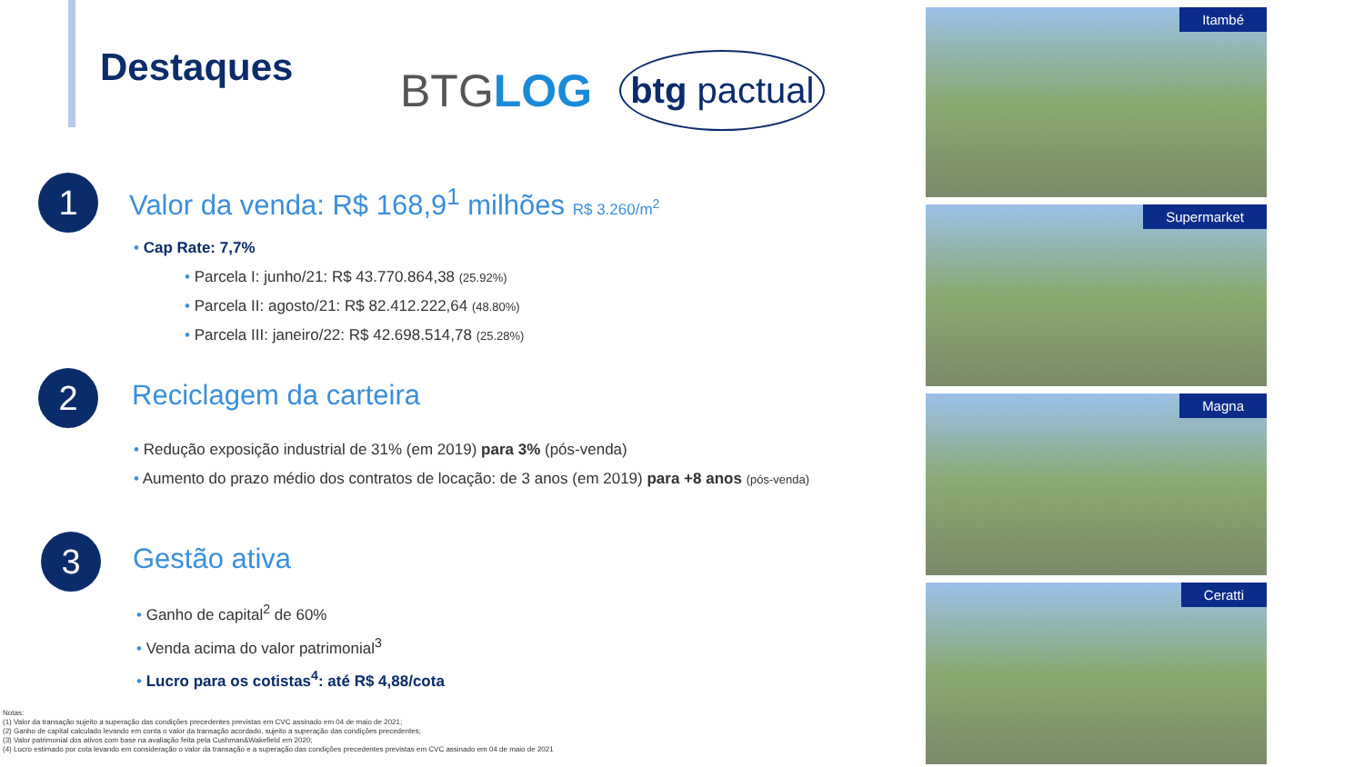Destaques
BTGLOG
btg pactual
1 Valor da venda: R$ 168,9<sup>1</sup> milhões R$ 3.260/m<sup>2</sup>
• Cap Rate: 7,7%
• Parcela I: junho/21: R$ 43.770.864,38 (25.92%)
• Parcela II: agosto/21: R$ 82.412.222,64 (48.80%)
• Parcela III: janeiro/22: R$ 42.698.514,78 (25.28%)
2 Reciclagem da carteira
• Redução exposição industrial de 31% (em 2019) para 3% (pós-venda)
• Aumento do prazo médio dos contratos de locação: de 3 anos (em 2019) para +8 anos (pós-venda)
3 Gestão ativa
• Ganho de capital<sup>2</sup> de 60%
• Venda acima do valor patrimonial<sup>3</sup>
• Lucro para os cotistas<sup>4</sup>: até R$ 4,88/cota
Notas:
(1) Valor da transação sujeito a superação das condições precedentes previstas em CVC assinado em 04 de maio de 2021;
(2) Ganho de capital calculado levando em conta o valor da transação acordado, sujeito a superação das condições precedentes;
(3) Valor patrimonial dos ativos com base na avaliação feita pela Cushman&Wakefield em 2020;
(4) Lucro estimado por cota levando em consideração o valor da transação e a superação das condições precedentes previstas em CVC assinado em 04 de maio de 2021
Itambé
Supermarket
Magna
Ceratti